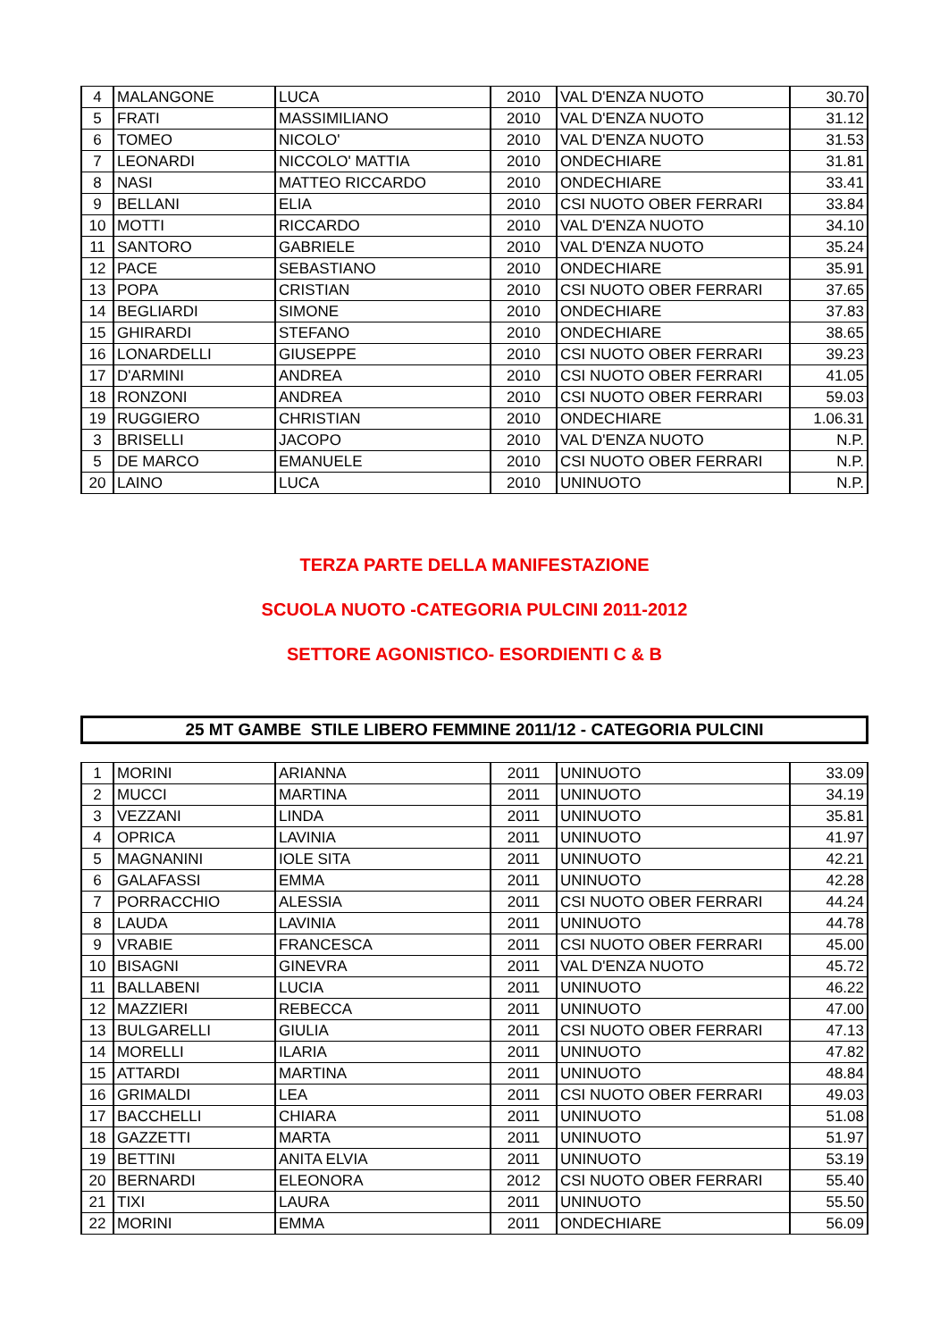| 4 | MALANGONE | LUCA | 2010 | VAL D'ENZA NUOTO | 30.70 |
| 5 | FRATI | MASSIMILIANO | 2010 | VAL D'ENZA NUOTO | 31.12 |
| 6 | TOMEO | NICOLO' | 2010 | VAL D'ENZA NUOTO | 31.53 |
| 7 | LEONARDI | NICCOLO' MATTIA | 2010 | ONDECHIARE | 31.81 |
| 8 | NASI | MATTEO RICCARDO | 2010 | ONDECHIARE | 33.41 |
| 9 | BELLANI | ELIA | 2010 | CSI NUOTO OBER FERRARI | 33.84 |
| 10 | MOTTI | RICCARDO | 2010 | VAL D'ENZA NUOTO | 34.10 |
| 11 | SANTORO | GABRIELE | 2010 | VAL D'ENZA NUOTO | 35.24 |
| 12 | PACE | SEBASTIANO | 2010 | ONDECHIARE | 35.91 |
| 13 | POPA | CRISTIAN | 2010 | CSI NUOTO OBER FERRARI | 37.65 |
| 14 | BEGLIARDI | SIMONE | 2010 | ONDECHIARE | 37.83 |
| 15 | GHIRARDI | STEFANO | 2010 | ONDECHIARE | 38.65 |
| 16 | LONARDELLI | GIUSEPPE | 2010 | CSI NUOTO OBER FERRARI | 39.23 |
| 17 | D'ARMINI | ANDREA | 2010 | CSI NUOTO OBER FERRARI | 41.05 |
| 18 | RONZONI | ANDREA | 2010 | CSI NUOTO OBER FERRARI | 59.03 |
| 19 | RUGGIERO | CHRISTIAN | 2010 | ONDECHIARE | 1.06.31 |
| 3 | BRISELLI | JACOPO | 2010 | VAL D'ENZA NUOTO | N.P. |
| 5 | DE MARCO | EMANUELE | 2010 | CSI NUOTO OBER FERRARI | N.P. |
| 20 | LAINO | LUCA | 2010 | UNINUOTO | N.P. |
TERZA PARTE DELLA MANIFESTAZIONE
SCUOLA NUOTO -CATEGORIA PULCINI 2011-2012
SETTORE AGONISTICO- ESORDIENTI C & B
25 MT GAMBE STILE LIBERO FEMMINE 2011/12 - CATEGORIA PULCINI
| 1 | MORINI | ARIANNA | 2011 | UNINUOTO | 33.09 |
| 2 | MUCCI | MARTINA | 2011 | UNINUOTO | 34.19 |
| 3 | VEZZANI | LINDA | 2011 | UNINUOTO | 35.81 |
| 4 | OPRICA | LAVINIA | 2011 | UNINUOTO | 41.97 |
| 5 | MAGNANINI | IOLE SITA | 2011 | UNINUOTO | 42.21 |
| 6 | GALAFASSI | EMMA | 2011 | UNINUOTO | 42.28 |
| 7 | PORRACCHIO | ALESSIA | 2011 | CSI NUOTO OBER FERRARI | 44.24 |
| 8 | LAUDA | LAVINIA | 2011 | UNINUOTO | 44.78 |
| 9 | VRABIE | FRANCESCA | 2011 | CSI NUOTO OBER FERRARI | 45.00 |
| 10 | BISAGNI | GINEVRA | 2011 | VAL D'ENZA NUOTO | 45.72 |
| 11 | BALLABENI | LUCIA | 2011 | UNINUOTO | 46.22 |
| 12 | MAZZIERI | REBECCA | 2011 | UNINUOTO | 47.00 |
| 13 | BULGARELLI | GIULIA | 2011 | CSI NUOTO OBER FERRARI | 47.13 |
| 14 | MORELLI | ILARIA | 2011 | UNINUOTO | 47.82 |
| 15 | ATTARDI | MARTINA | 2011 | UNINUOTO | 48.84 |
| 16 | GRIMALDI | LEA | 2011 | CSI NUOTO OBER FERRARI | 49.03 |
| 17 | BACCHELLI | CHIARA | 2011 | UNINUOTO | 51.08 |
| 18 | GAZZETTI | MARTA | 2011 | UNINUOTO | 51.97 |
| 19 | BETTINI | ANITA ELVIA | 2011 | UNINUOTO | 53.19 |
| 20 | BERNARDI | ELEONORA | 2012 | CSI NUOTO OBER FERRARI | 55.40 |
| 21 | TIXI | LAURA | 2011 | UNINUOTO | 55.50 |
| 22 | MORINI | EMMA | 2011 | ONDECHIARE | 56.09 |